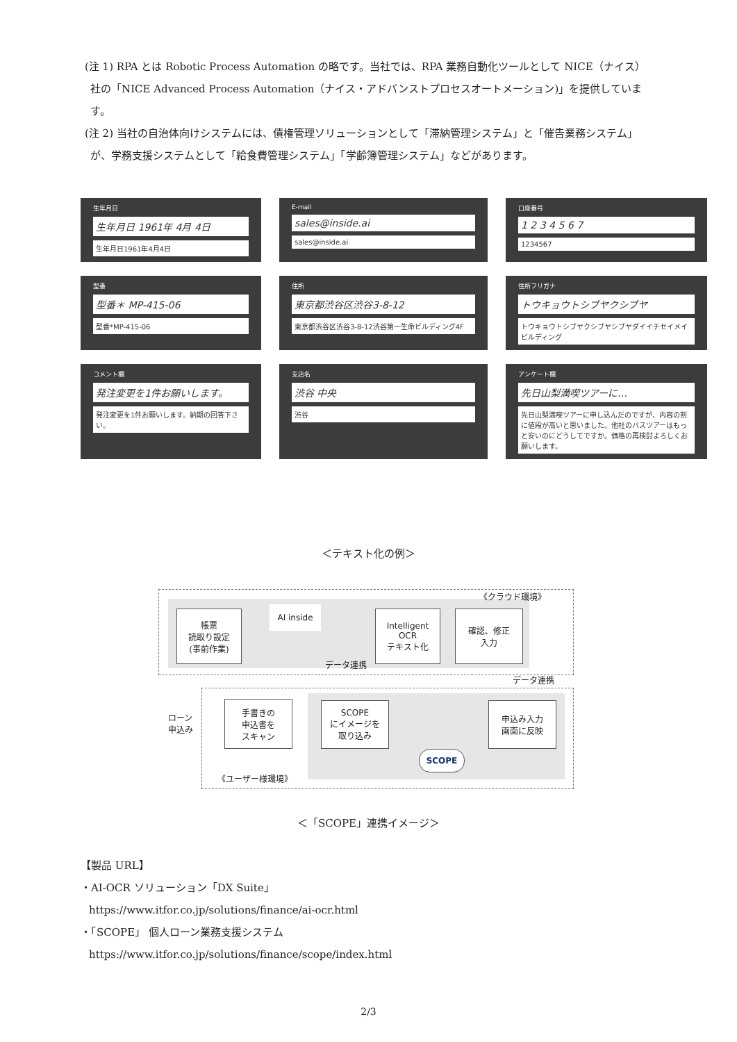(注 1) RPA とは Robotic Process Automation の略です。当社では、RPA 業務自動化ツールとして NICE（ナイス）社の「NICE Advanced Process Automation（ナイス・アドバンストプロセスオートメーション)」を提供しています。
(注 2) 当社の自治体向けシステムには、債権管理ソリューションとして「滞納管理システム」と「催告業務システム」が、学務支援システムとして「給食費管理システム」「学齢簿管理システム」などがあります。
生年月日
生年月日 1961年 4月 4日
生年月日1961年4月4日
E-mail
sales@inside.ai
sales@inside.ai
口座番号
1 2 3 4 5 6 7
1234567
型番
型番＊ MP-415-06
型番*MP-415-06
住所
東京都渋谷区渋谷3-8-12
東京都渋谷区渋谷3-8-12渋谷第一生命ビルディング4F
住所フリガナ
トウキョウトシブヤクシブヤ
トウキョウトシブヤクシブヤシブヤダイイチセイメイビルディング
コメント欄
発注変更を1件お願いします。
発注変更を1件お願いします。納期の回答下さい。
支店名
渋谷 中央
渋谷
アンケート欄
先日山梨満喫ツアーに…
先日山梨満喫ツアーに申し込んだのですが、内容の割に値段が高いと思いました。他社のバスツアーはもっと安いのにどうしてですか。価格の再検討よろしくお願いします。
＜テキスト化の例＞
《クラウド環境》
帳票
読取り設定
(事前作業)
AI inside
Intelligent
OCR
テキスト化
確認、修正
入力
データ連携
データ連携
ローン
申込み
手書きの
申込書を
スキャン
SCOPE
にイメージを
取り込み
申込み入力
画面に反映
SCOPE
《ユーザー様環境》
＜「SCOPE」連携イメージ＞
【製品 URL】
・AI-OCR ソリューション「DX Suite」
https://www.itfor.co.jp/solutions/finance/ai-ocr.html
・「SCOPE」 個人ローン業務支援システム
https://www.itfor.co.jp/solutions/finance/scope/index.html
2/3